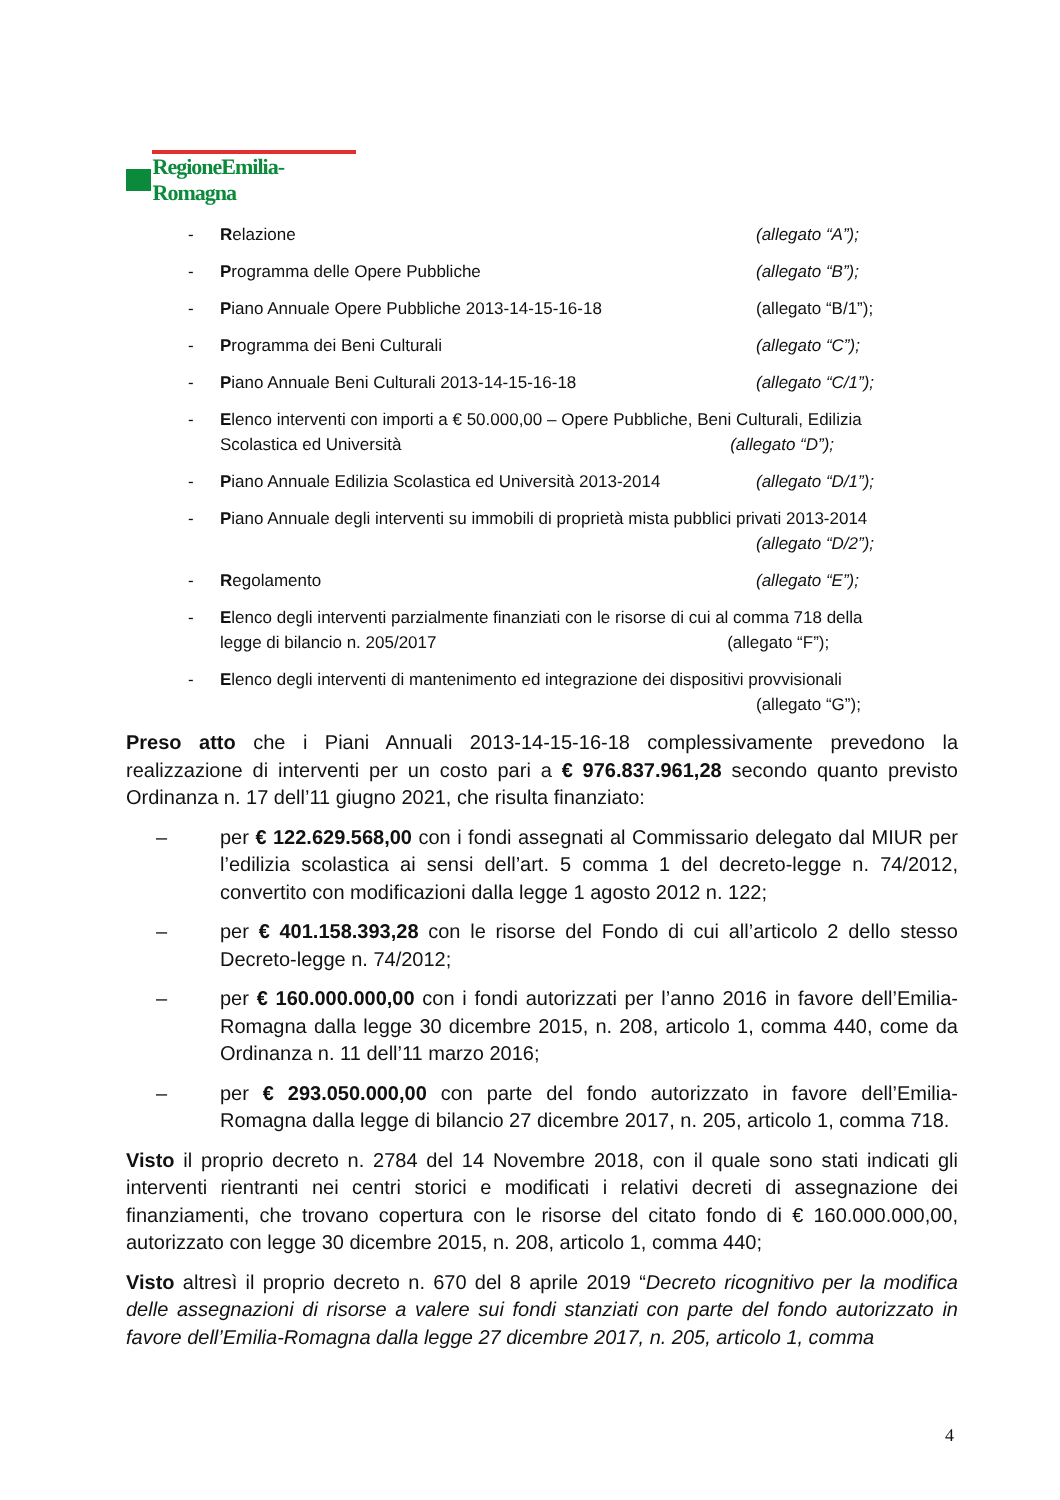RegioneEmilia-Romagna
- Relazione (allegato “A”);
- Programma delle Opere Pubbliche (allegato “B”);
- Piano Annuale Opere Pubbliche 2013-14-15-16-18 (allegato “B/1”);
- Programma dei Beni Culturali (allegato “C”);
- Piano Annuale Beni Culturali 2013-14-15-16-18 (allegato “C/1”);
- Elenco interventi con importi a € 50.000,00 – Opere Pubbliche, Beni Culturali, Edilizia
Scolastica ed Università (allegato “D”);
- Piano Annuale Edilizia Scolastica ed Università 2013-2014 (allegato “D/1”);
- Piano Annuale degli interventi su immobili di proprietà mista pubblici privati 2013-2014
(allegato “D/2”);
- Regolamento (allegato “E”);
- Elenco degli interventi parzialmente finanziati con le risorse di cui al comma 718 della
legge di bilancio n. 205/2017 (allegato “F”);
- Elenco degli interventi di mantenimento ed integrazione dei dispositivi provvisionali
(allegato “G”);
Preso atto che i Piani Annuali 2013-14-15-16-18 complessivamente prevedono la realizzazione di interventi per un costo pari a € 976.837.961,28 secondo quanto previsto Ordinanza n. 17 dell’11 giugno 2021, che risulta finanziato:
– per € 122.629.568,00 con i fondi assegnati al Commissario delegato dal MIUR per l’edilizia scolastica ai sensi dell’art. 5 comma 1 del decreto-legge n. 74/2012, convertito con modificazioni dalla legge 1 agosto 2012 n. 122;
– per € 401.158.393,28 con le risorse del Fondo di cui all’articolo 2 dello stesso Decreto-legge n. 74/2012;
– per € 160.000.000,00 con i fondi autorizzati per l’anno 2016 in favore dell’Emilia-Romagna dalla legge 30 dicembre 2015, n. 208, articolo 1, comma 440, come da Ordinanza n. 11 dell’11 marzo 2016;
– per € 293.050.000,00 con parte del fondo autorizzato in favore dell’Emilia-Romagna dalla legge di bilancio 27 dicembre 2017, n. 205, articolo 1, comma 718.
Visto il proprio decreto n. 2784 del 14 Novembre 2018, con il quale sono stati indicati gli interventi rientranti nei centri storici e modificati i relativi decreti di assegnazione dei finanziamenti, che trovano copertura con le risorse del citato fondo di € 160.000.000,00, autorizzato con legge 30 dicembre 2015, n. 208, articolo 1, comma 440;
Visto altresì il proprio decreto n. 670 del 8 aprile 2019 “Decreto ricognitivo per la modifica delle assegnazioni di risorse a valere sui fondi stanziati con parte del fondo autorizzato in favore dell’Emilia-Romagna dalla legge 27 dicembre 2017, n. 205, articolo 1, comma
4